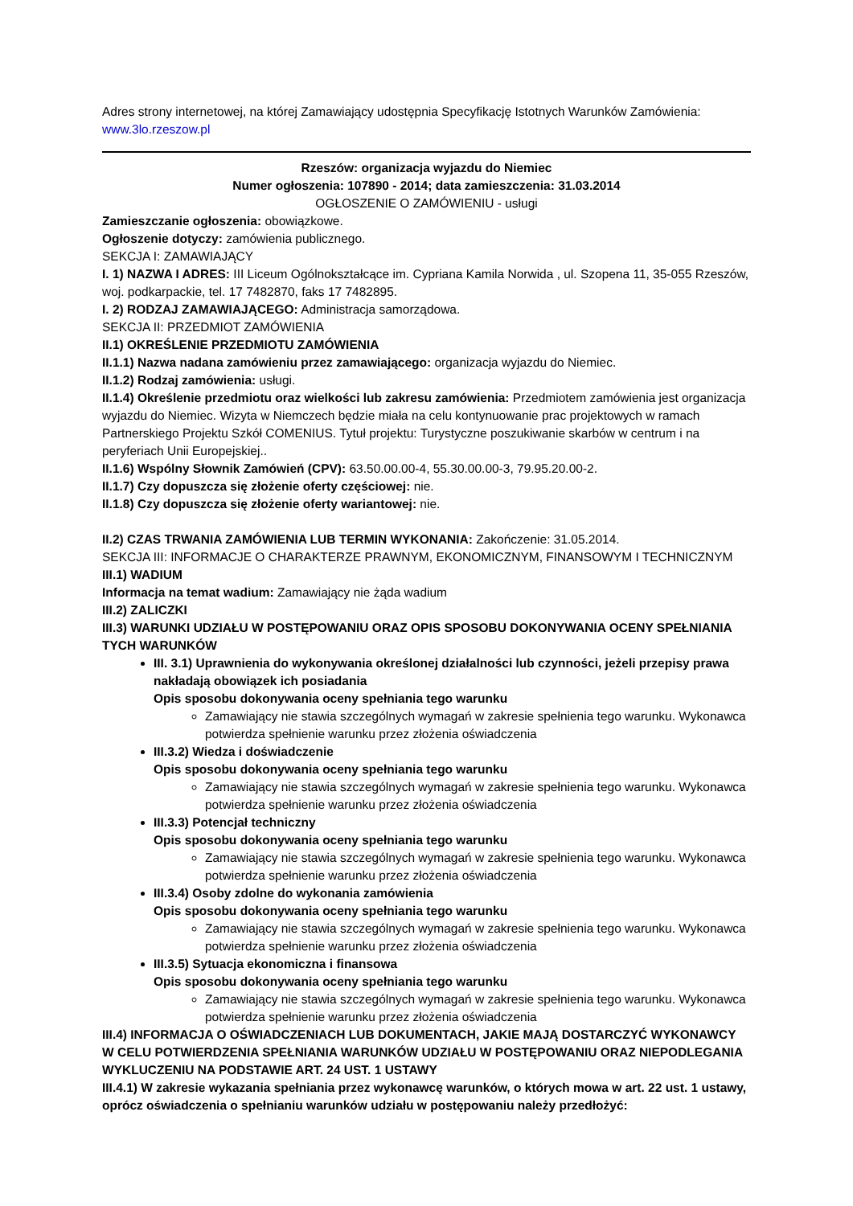Adres strony internetowej, na której Zamawiający udostępnia Specyfikację Istotnych Warunków Zamówienia: www.3lo.rzeszow.pl
Rzeszów: organizacja wyjazdu do Niemiec
Numer ogłoszenia: 107890 - 2014; data zamieszczenia: 31.03.2014
OGŁOSZENIE O ZAMÓWIENIU - usługi
Zamieszczanie ogłoszenia: obowiązkowe.
Ogłoszenie dotyczy: zamówienia publicznego.
SEKCJA I: ZAMAWIAJĄCY
I. 1) NAZWA I ADRES: III Liceum Ogólnokształcące im. Cypriana Kamila Norwida , ul. Szopena 11, 35-055 Rzeszów, woj. podkarpackie, tel. 17 7482870, faks 17 7482895.
I. 2) RODZAJ ZAMAWIAJĄCEGO: Administracja samorządowa.
SEKCJA II: PRZEDMIOT ZAMÓWIENIA
II.1) OKREŚLENIE PRZEDMIOTU ZAMÓWIENIA
II.1.1) Nazwa nadana zamówieniu przez zamawiającego: organizacja wyjazdu do Niemiec.
II.1.2) Rodzaj zamówienia: usługi.
II.1.4) Określenie przedmiotu oraz wielkości lub zakresu zamówienia: Przedmiotem zamówienia jest organizacja wyjazdu do Niemiec. Wizyta w Niemczech będzie miała na celu kontynuowanie prac projektowych w ramach Partnerskiego Projektu Szkół COMENIUS. Tytuł projektu: Turystyczne poszukiwanie skarbów w centrum i na peryferiach Unii Europejskiej..
II.1.6) Wspólny Słownik Zamówień (CPV): 63.50.00.00-4, 55.30.00.00-3, 79.95.20.00-2.
II.1.7) Czy dopuszcza się złożenie oferty częściowej: nie.
II.1.8) Czy dopuszcza się złożenie oferty wariantowej: nie.
II.2) CZAS TRWANIA ZAMÓWIENIA LUB TERMIN WYKONANIA: Zakończenie: 31.05.2014.
SEKCJA III: INFORMACJE O CHARAKTERZE PRAWNYM, EKONOMICZNYM, FINANSOWYM I TECHNICZNYM
III.1) WADIUM
Informacja na temat wadium: Zamawiający nie żąda wadium
III.2) ZALICZKI
III.3) WARUNKI UDZIAŁU W POSTĘPOWANIU ORAZ OPIS SPOSOBU DOKONYWANIA OCENY SPEŁNIANIA TYCH WARUNKÓW
III. 3.1) Uprawnienia do wykonywania określonej działalności lub czynności, jeżeli przepisy prawa nakładają obowiązek ich posiadania
Opis sposobu dokonywania oceny spełniania tego warunku
Zamawiający nie stawia szczególnych wymagań w zakresie spełnienia tego warunku. Wykonawca potwierdza spełnienie warunku przez złożenia oświadczenia
III.3.2) Wiedza i doświadczenie
Opis sposobu dokonywania oceny spełniania tego warunku
Zamawiający nie stawia szczególnych wymagań w zakresie spełnienia tego warunku. Wykonawca potwierdza spełnienie warunku przez złożenia oświadczenia
III.3.3) Potencjał techniczny
Opis sposobu dokonywania oceny spełniania tego warunku
Zamawiający nie stawia szczególnych wymagań w zakresie spełnienia tego warunku. Wykonawca potwierdza spełnienie warunku przez złożenia oświadczenia
III.3.4) Osoby zdolne do wykonania zamówienia
Opis sposobu dokonywania oceny spełniania tego warunku
Zamawiający nie stawia szczególnych wymagań w zakresie spełnienia tego warunku. Wykonawca potwierdza spełnienie warunku przez złożenia oświadczenia
III.3.5) Sytuacja ekonomiczna i finansowa
Opis sposobu dokonywania oceny spełniania tego warunku
Zamawiający nie stawia szczególnych wymagań w zakresie spełnienia tego warunku. Wykonawca potwierdza spełnienie warunku przez złożenia oświadczenia
III.4) INFORMACJA O OŚWIADCZENIACH LUB DOKUMENTACH, JAKIE MAJĄ DOSTARCZYĆ WYKONAWCY W CELU POTWIERDZENIA SPEŁNIANIA WARUNKÓW UDZIAŁU W POSTĘPOWANIU ORAZ NIEPODLEGANIA WYKLUCZENIU NA PODSTAWIE ART. 24 UST. 1 USTAWY
III.4.1) W zakresie wykazania spełniania przez wykonawcę warunków, o których mowa w art. 22 ust. 1 ustawy, oprócz oświadczenia o spełnianiu warunków udziału w postępowaniu należy przedłożyć: